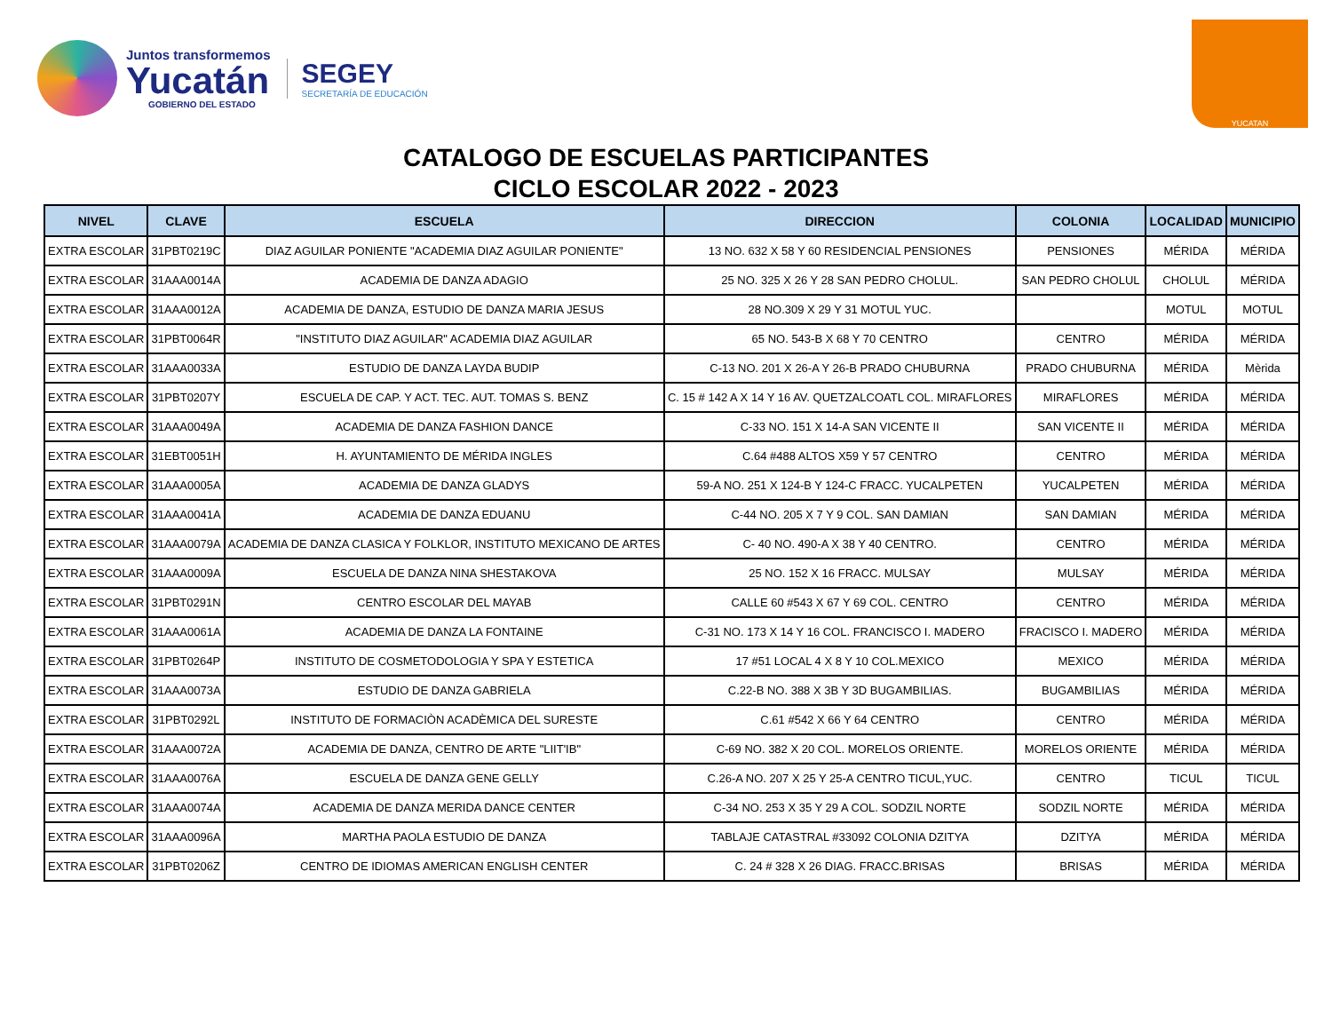Juntos transformemos
Yucatán
GOBIERNO DEL ESTADO
SEGEY
SECRETARÍA DE EDUCACIÓN
YUCATAN
CATALOGO DE ESCUELAS PARTICIPANTES
CICLO ESCOLAR 2022 - 2023
| NIVEL | CLAVE | ESCUELA | DIRECCION | COLONIA | LOCALIDAD | MUNICIPIO |
| --- | --- | --- | --- | --- | --- | --- |
| EXTRA ESCOLAR | 31PBT0219C | DIAZ AGUILAR PONIENTE "ACADEMIA DIAZ AGUILAR PONIENTE" | 13 NO. 632 X 58 Y 60 RESIDENCIAL PENSIONES | PENSIONES | MÉRIDA | MÉRIDA |
| EXTRA ESCOLAR | 31AAA0014A | ACADEMIA DE DANZA ADAGIO | 25 NO. 325 X 26 Y 28 SAN PEDRO CHOLUL. | SAN PEDRO CHOLUL | CHOLUL | MÉRIDA |
| EXTRA ESCOLAR | 31AAA0012A | ACADEMIA DE DANZA, ESTUDIO DE DANZA MARIA JESUS | 28 NO.309 X 29 Y 31 MOTUL YUC. | | MOTUL | MOTUL |
| EXTRA ESCOLAR | 31PBT0064R | "INSTITUTO DIAZ AGUILAR" ACADEMIA DIAZ AGUILAR | 65 NO. 543-B X 68 Y 70 CENTRO | CENTRO | MÉRIDA | MÉRIDA |
| EXTRA ESCOLAR | 31AAA0033A | ESTUDIO DE DANZA LAYDA BUDIP | C-13 NO. 201 X 26-A Y 26-B PRADO CHUBURNA | PRADO CHUBURNA | MÉRIDA | Mèrida |
| EXTRA ESCOLAR | 31PBT0207Y | ESCUELA DE CAP. Y ACT. TEC. AUT. TOMAS S. BENZ | C. 15 # 142 A X 14 Y 16 AV. QUETZALCOATL COL. MIRAFLORES | MIRAFLORES | MÉRIDA | MÉRIDA |
| EXTRA ESCOLAR | 31AAA0049A | ACADEMIA DE DANZA FASHION DANCE | C-33 NO. 151 X 14-A SAN VICENTE II | SAN VICENTE II | MÉRIDA | MÉRIDA |
| EXTRA ESCOLAR | 31EBT0051H | H. AYUNTAMIENTO DE MÉRIDA INGLES | C.64 #488 ALTOS X59 Y 57 CENTRO | CENTRO | MÉRIDA | MÉRIDA |
| EXTRA ESCOLAR | 31AAA0005A | ACADEMIA DE DANZA GLADYS | 59-A NO. 251 X 124-B Y 124-C FRACC. YUCALPETEN | YUCALPETEN | MÉRIDA | MÉRIDA |
| EXTRA ESCOLAR | 31AAA0041A | ACADEMIA DE DANZA EDUANU | C-44 NO. 205 X 7 Y 9 COL. SAN DAMIAN | SAN DAMIAN | MÉRIDA | MÉRIDA |
| EXTRA ESCOLAR | 31AAA0079A | ACADEMIA DE DANZA CLASICA Y FOLKLOR, INSTITUTO MEXICANO DE ARTES | C- 40 NO. 490-A X 38 Y 40 CENTRO. | CENTRO | MÉRIDA | MÉRIDA |
| EXTRA ESCOLAR | 31AAA0009A | ESCUELA DE DANZA NINA SHESTAKOVA | 25 NO. 152 X 16 FRACC. MULSAY | MULSAY | MÉRIDA | MÉRIDA |
| EXTRA ESCOLAR | 31PBT0291N | CENTRO ESCOLAR DEL MAYAB | CALLE 60 #543 X 67 Y 69 COL. CENTRO | CENTRO | MÉRIDA | MÉRIDA |
| EXTRA ESCOLAR | 31AAA0061A | ACADEMIA DE DANZA LA FONTAINE | C-31 NO. 173 X 14 Y 16 COL. FRANCISCO I. MADERO | FRACISCO I. MADERO | MÉRIDA | MÉRIDA |
| EXTRA ESCOLAR | 31PBT0264P | INSTITUTO DE COSMETODOLOGIA Y SPA Y ESTETICA | 17 #51 LOCAL 4 X 8 Y 10 COL.MEXICO | MEXICO | MÉRIDA | MÉRIDA |
| EXTRA ESCOLAR | 31AAA0073A | ESTUDIO DE DANZA GABRIELA | C.22-B NO. 388 X 3B Y 3D BUGAMBILIAS. | BUGAMBILIAS | MÉRIDA | MÉRIDA |
| EXTRA ESCOLAR | 31PBT0292L | INSTITUTO DE FORMACIÒN ACADÈMICA DEL SURESTE | C.61 #542 X 66 Y 64 CENTRO | CENTRO | MÉRIDA | MÉRIDA |
| EXTRA ESCOLAR | 31AAA0072A | ACADEMIA DE DANZA, CENTRO DE ARTE "LIIT'IB" | C-69 NO. 382 X 20 COL. MORELOS ORIENTE. | MORELOS ORIENTE | MÉRIDA | MÉRIDA |
| EXTRA ESCOLAR | 31AAA0076A | ESCUELA DE DANZA GENE GELLY | C.26-A NO. 207 X 25 Y 25-A CENTRO TICUL,YUC. | CENTRO | TICUL | TICUL |
| EXTRA ESCOLAR | 31AAA0074A | ACADEMIA DE DANZA MERIDA DANCE CENTER | C-34 NO. 253 X 35 Y 29 A COL. SODZIL NORTE | SODZIL NORTE | MÉRIDA | MÉRIDA |
| EXTRA ESCOLAR | 31AAA0096A | MARTHA PAOLA ESTUDIO DE DANZA | TABLAJE CATASTRAL #33092 COLONIA DZITYA | DZITYA | MÉRIDA | MÉRIDA |
| EXTRA ESCOLAR | 31PBT0206Z | CENTRO DE IDIOMAS AMERICAN ENGLISH CENTER | C. 24 # 328 X 26 DIAG. FRACC.BRISAS | BRISAS | MÉRIDA | MÉRIDA |